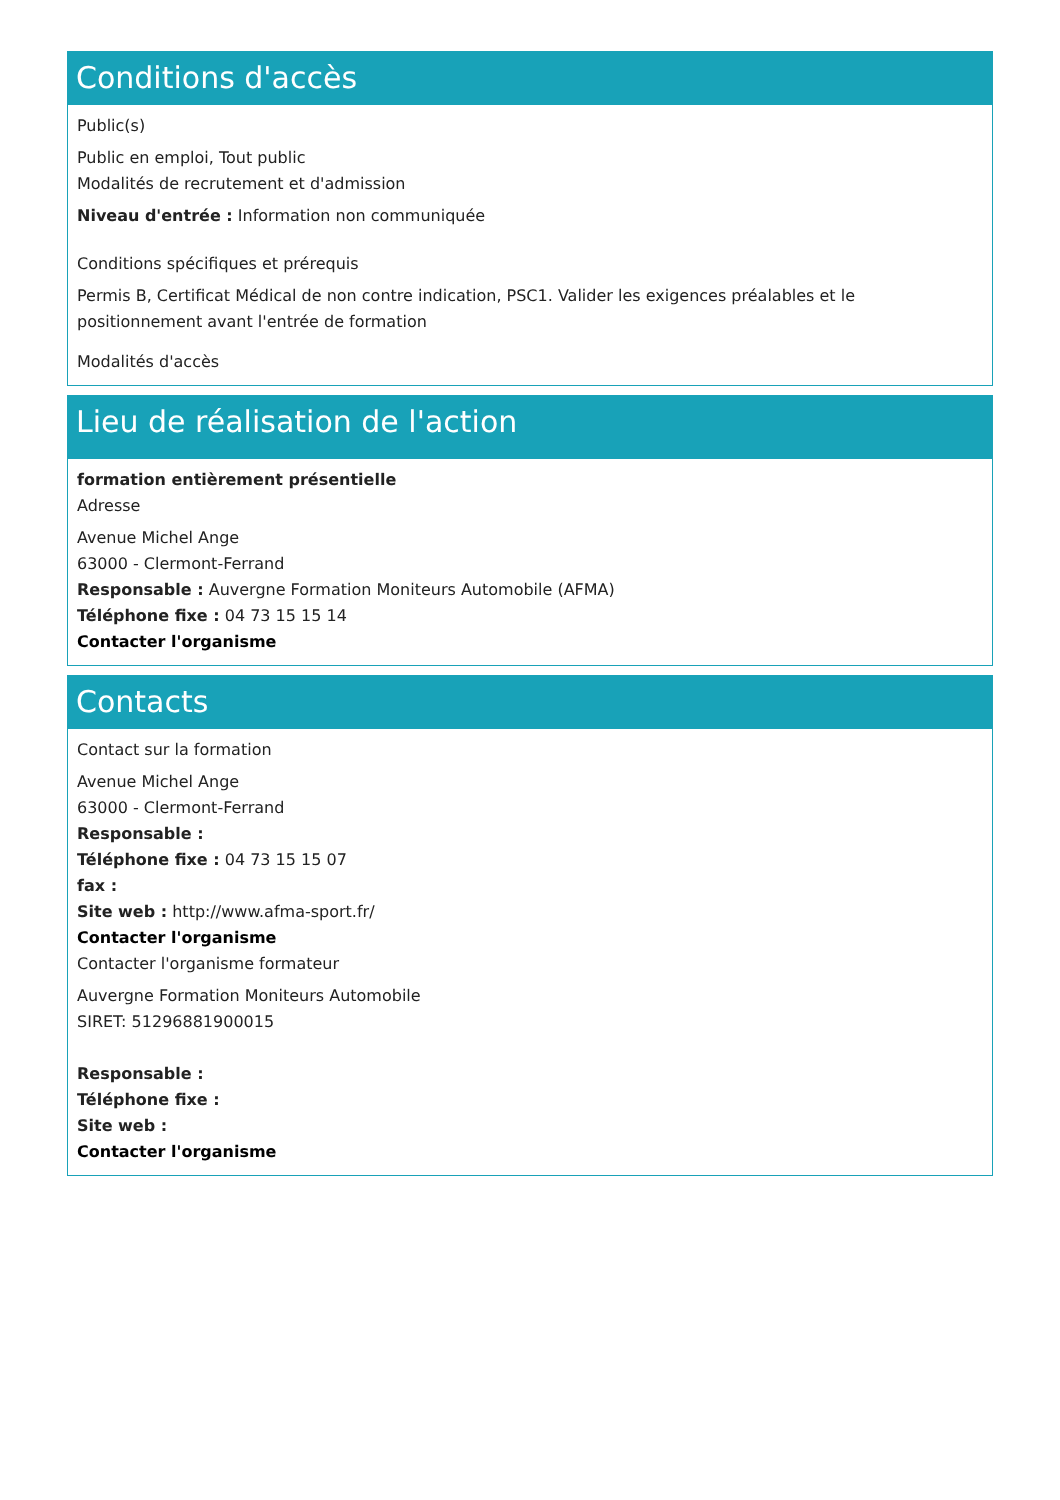Conditions d'accès
Public(s)
Public en emploi, Tout public
Modalités de recrutement et d'admission
Niveau d'entrée : Information non communiquée
Conditions spécifiques et prérequis
Permis B, Certificat Médical de non contre indication, PSC1. Valider les exigences préalables et le positionnement avant l'entrée de formation
Modalités d'accès
Lieu de réalisation de l'action
formation entièrement présentielle
Adresse
Avenue Michel Ange
63000 - Clermont-Ferrand
Responsable : Auvergne Formation Moniteurs Automobile (AFMA)
Téléphone fixe : 04 73 15 15 14
Contacter l'organisme
Contacts
Contact sur la formation
Avenue Michel Ange
63000 - Clermont-Ferrand
Responsable :
Téléphone fixe : 04 73 15 15 07
fax :
Site web : http://www.afma-sport.fr/
Contacter l'organisme
Contacter l'organisme formateur
Auvergne Formation Moniteurs Automobile
SIRET: 51296881900015
Responsable :
Téléphone fixe :
Site web :
Contacter l'organisme